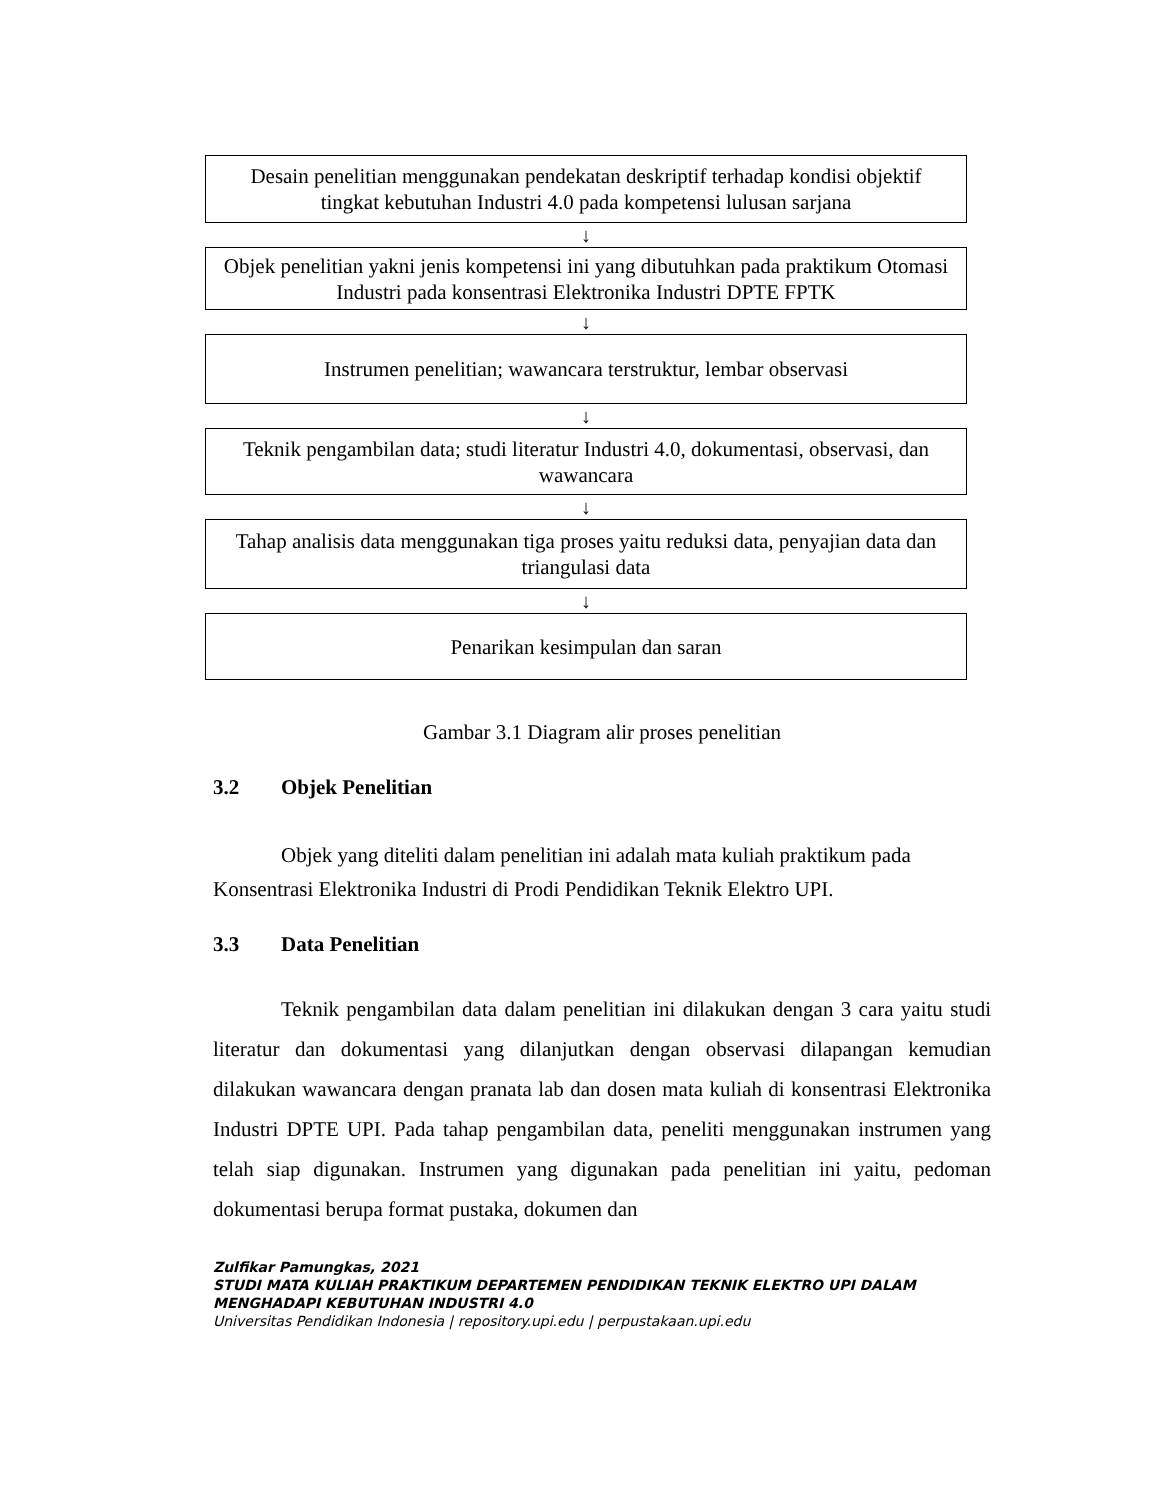Desain penelitian menggunakan pendekatan deskriptif terhadap kondisi objektif tingkat kebutuhan Industri 4.0 pada kompetensi lulusan sarjana
↓
Objek penelitian yakni jenis kompetensi ini yang dibutuhkan pada praktikum Otomasi Industri pada konsentrasi Elektronika Industri DPTE FPTK
↓
Instrumen penelitian; wawancara terstruktur, lembar observasi
↓
Teknik pengambilan data; studi literatur Industri 4.0, dokumentasi, observasi, dan wawancara
↓
Tahap analisis data menggunakan tiga proses yaitu reduksi data, penyajian data dan triangulasi data
↓
Penarikan kesimpulan dan saran
Gambar 3.1 Diagram alir proses penelitian
3.2 Objek Penelitian
Objek yang diteliti dalam penelitian ini adalah mata kuliah praktikum pada Konsentrasi Elektronika Industri di Prodi Pendidikan Teknik Elektro UPI.
3.3 Data Penelitian
Teknik pengambilan data dalam penelitian ini dilakukan dengan 3 cara yaitu studi literatur dan dokumentasi yang dilanjutkan dengan observasi dilapangan kemudian dilakukan wawancara dengan pranata lab dan dosen mata kuliah di konsentrasi Elektronika Industri DPTE UPI. Pada tahap pengambilan data, peneliti menggunakan instrumen yang telah siap digunakan. Instrumen yang digunakan pada penelitian ini yaitu, pedoman dokumentasi berupa format pustaka, dokumen dan
Zulfikar Pamungkas, 2021
STUDI MATA KULIAH PRAKTIKUM DEPARTEMEN PENDIDIKAN TEKNIK ELEKTRO UPI DALAM
MENGHADAPI KEBUTUHAN INDUSTRI 4.0
Universitas Pendidikan Indonesia | repository.upi.edu | perpustakaan.upi.edu